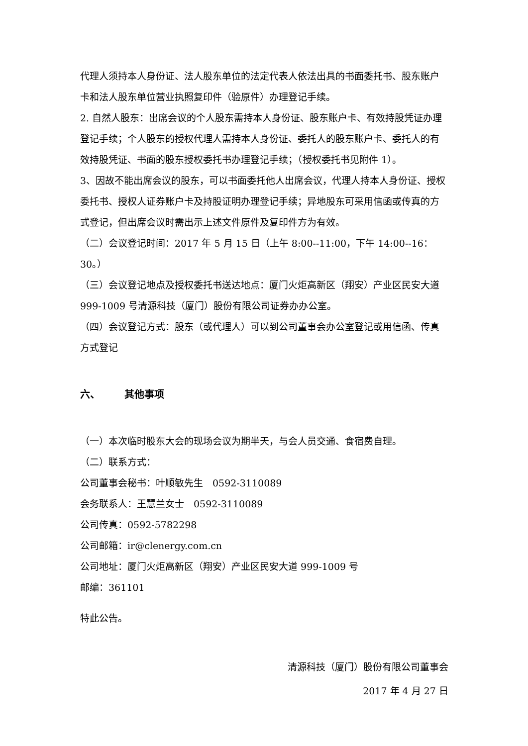代理人须持本人身份证、法人股东单位的法定代表人依法出具的书面委托书、股东账户卡和法人股东单位营业执照复印件（验原件）办理登记手续。
2. 自然人股东：出席会议的个人股东需持本人身份证、股东账户卡、有效持股凭证办理登记手续；个人股东的授权代理人需持本人身份证、委托人的股东账户卡、委托人的有效持股凭证、书面的股东授权委托书办理登记手续；（授权委托书见附件 1）。
3、因故不能出席会议的股东，可以书面委托他人出席会议，代理人持本人身份证、授权委托书、授权人证券账户卡及持股证明办理登记手续；异地股东可采用信函或传真的方式登记，但出席会议时需出示上述文件原件及复印件方为有效。
（二）会议登记时间：2017 年 5 月 15 日（上午 8:00--11:00，下午 14:00--16：30。）
（三）会议登记地点及授权委托书送达地点：厦门火炬高新区（翔安）产业区民安大道 999-1009 号清源科技（厦门）股份有限公司证券办办公室。
（四）会议登记方式：股东（或代理人）可以到公司董事会办公室登记或用信函、传真方式登记
六、 其他事项
（一）本次临时股东大会的现场会议为期半天，与会人员交通、食宿费自理。
（二）联系方式：
公司董事会秘书：叶顺敏先生　0592-3110089
会务联系人：王慧兰女士　0592-3110089
公司传真：0592-5782298
公司邮箱：ir@clenergy.com.cn
公司地址：厦门火炬高新区（翔安）产业区民安大道 999-1009 号
邮编：361101
特此公告。
清源科技（厦门）股份有限公司董事会
2017 年 4 月 27 日